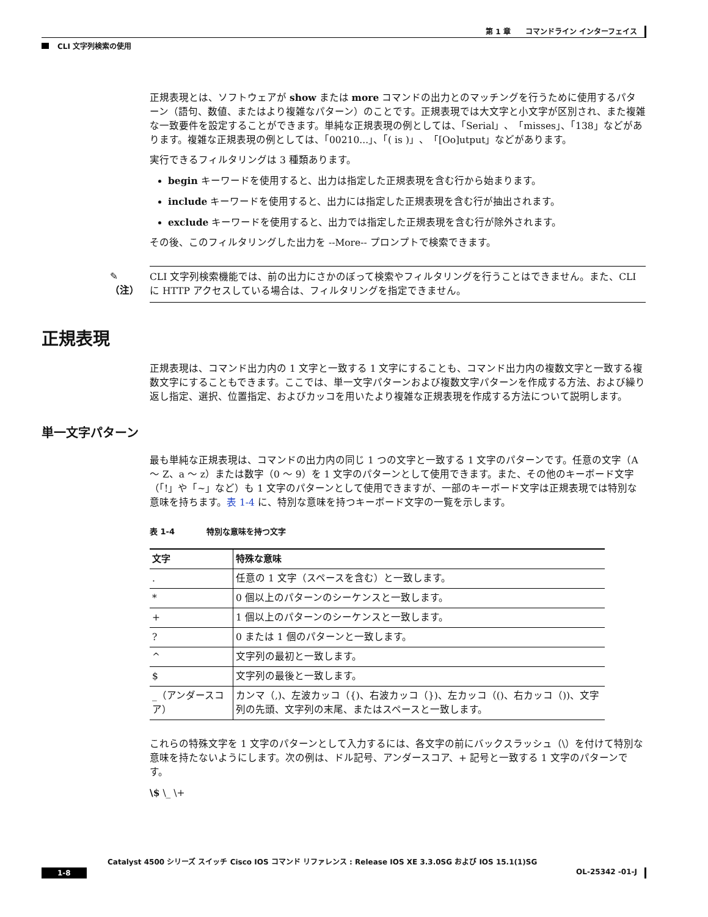第 1 章　　コマンドライン インターフェイス
CLI 文字列検索の使用
正規表現とは、ソフトウェアが show または more コマンドの出力とのマッチングを行うために使用するパターン（語句、数値、またはより複雑なパターン）のことです。正規表現では大文字と小文字が区別され、また複雑な一致要件を設定することができます。単純な正規表現の例としては、「Serial」、「misses」、「138」などがあります。複雑な正規表現の例としては、「00210...」、「( is )」、「[Oo]utput」などがあります。
実行できるフィルタリングは 3 種類あります。
begin キーワードを使用すると、出力は指定した正規表現を含む行から始まります。
include キーワードを使用すると、出力には指定した正規表現を含む行が抽出されます。
exclude キーワードを使用すると、出力では指定した正規表現を含む行が除外されます。
その後、このフィルタリングした出力を --More-- プロンプトで検索できます。
✎
（注）
CLI 文字列検索機能では、前の出力にさかのぼって検索やフィルタリングを行うことはできません。また、CLI に HTTP アクセスしている場合は、フィルタリングを指定できません。
正規表現
正規表現は、コマンド出力内の 1 文字と一致する 1 文字にすることも、コマンド出力内の複数文字と一致する複数文字にすることもできます。ここでは、単一文字パターンおよび複数文字パターンを作成する方法、および繰り返し指定、選択、位置指定、およびカッコを用いたより複雑な正規表現を作成する方法について説明します。
単一文字パターン
最も単純な正規表現は、コマンドの出力内の同じ 1 つの文字と一致する 1 文字のパターンです。任意の文字（A ～ Z、a ～ z）または数字（0 ～ 9）を 1 文字のパターンとして使用できます。また、その他のキーボード文字（「!」や「~」など）も 1 文字のパターンとして使用できますが、一部のキーボード文字は正規表現では特別な意味を持ちます。表 1-4 に、特別な意味を持つキーボード文字の一覧を示します。
表 1-4　　　　特別な意味を持つ文字
| 文字 | 特殊な意味 |
| --- | --- |
| . | 任意の 1 文字（スペースを含む）と一致します。 |
| * | 0 個以上のパターンのシーケンスと一致します。 |
| + | 1 個以上のパターンのシーケンスと一致します。 |
| ? | 0 または 1 個のパターンと一致します。 |
| ^ | 文字列の最初と一致します。 |
| $ | 文字列の最後と一致します。 |
| _（アンダースコア） | カンマ（,)、左波カッコ（{)、右波カッコ（})、左カッコ（()、右カッコ（))、文字列の先頭、文字列の末尾、またはスペースと一致します。 |
これらの特殊文字を 1 文字のパターンとして入力するには、各文字の前にバックスラッシュ（\）を付けて特別な意味を持たないようにします。次の例は、ドル記号、アンダースコア、+ 記号と一致する 1 文字のパターンです。
\$ \_ \+
Catalyst 4500 シリーズ スイッチ Cisco IOS コマンド リファレンス : Release IOS XE 3.3.0SG および IOS 15.1(1)SG
1-8 OL-25342 -01-J